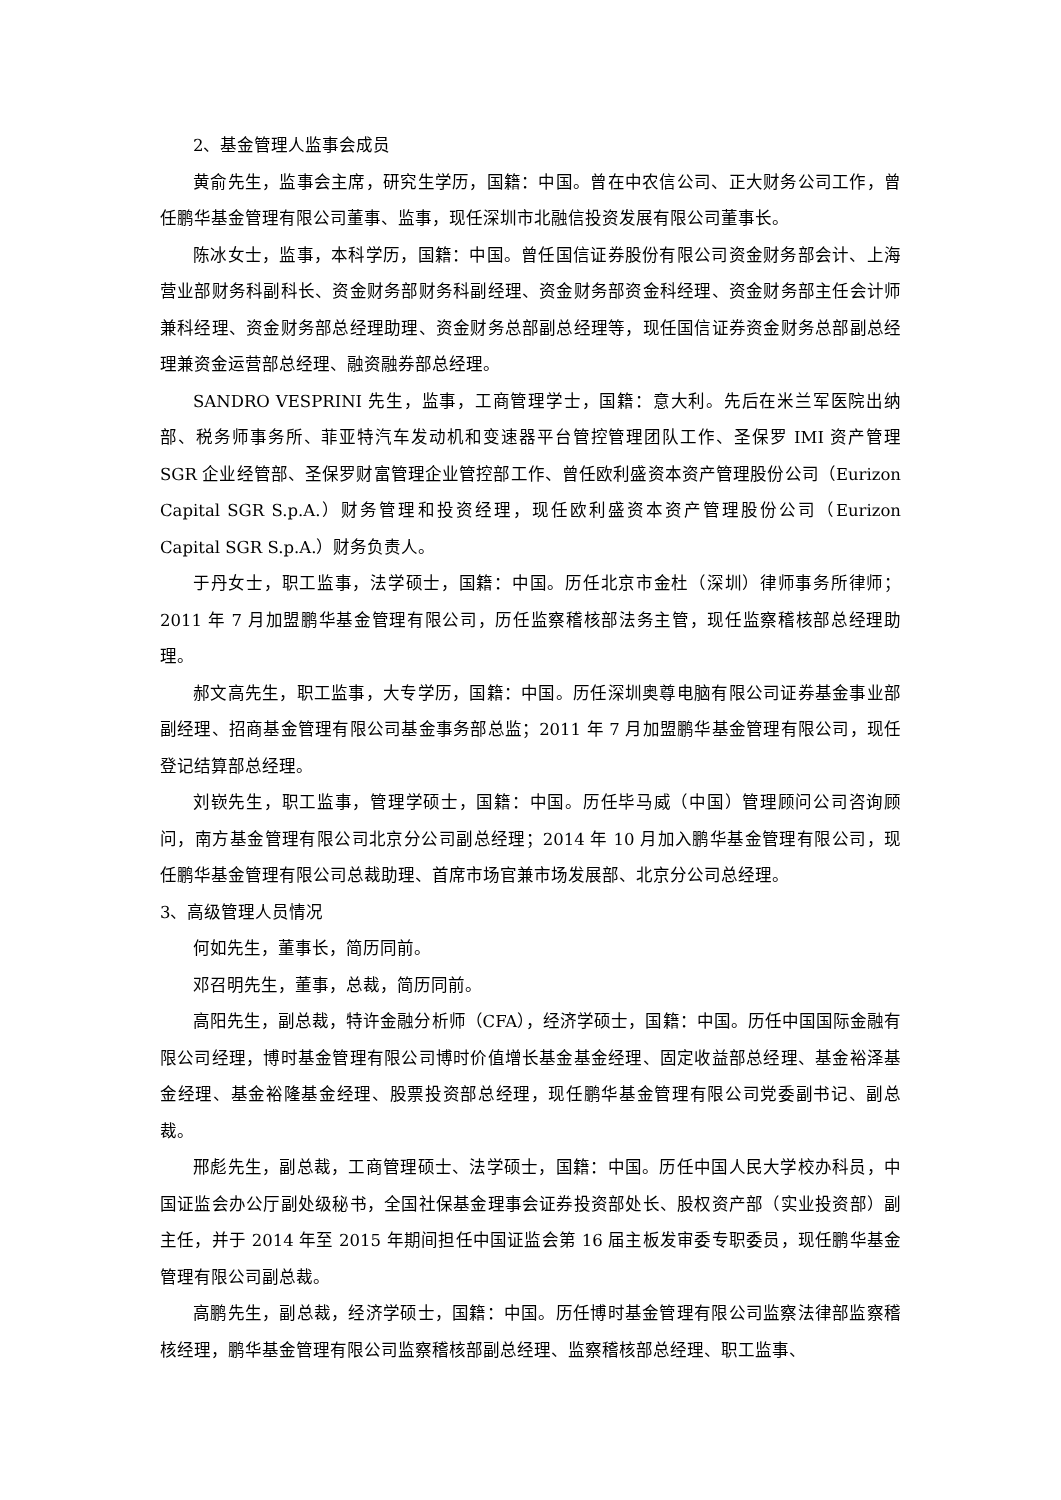2、基金管理人监事会成员
黄俞先生，监事会主席，研究生学历，国籍：中国。曾在中农信公司、正大财务公司工作，曾任鹏华基金管理有限公司董事、监事，现任深圳市北融信投资发展有限公司董事长。
陈冰女士，监事，本科学历，国籍：中国。曾任国信证券股份有限公司资金财务部会计、上海营业部财务科副科长、资金财务部财务科副经理、资金财务部资金科经理、资金财务部主任会计师兼科经理、资金财务部总经理助理、资金财务总部副总经理等，现任国信证券资金财务总部副总经理兼资金运营部总经理、融资融券部总经理。
SANDRO VESPRINI 先生，监事，工商管理学士，国籍：意大利。先后在米兰军医院出纳部、税务师事务所、菲亚特汽车发动机和变速器平台管控管理团队工作、圣保罗 IMI 资产管理 SGR 企业经管部、圣保罗财富管理企业管控部工作、曾任欧利盛资本资产管理股份公司（Eurizon Capital SGR S.p.A.）财务管理和投资经理，现任欧利盛资本资产管理股份公司（Eurizon Capital SGR S.p.A.）财务负责人。
于丹女士，职工监事，法学硕士，国籍：中国。历任北京市金杜（深圳）律师事务所律师；2011 年 7 月加盟鹏华基金管理有限公司，历任监察稽核部法务主管，现任监察稽核部总经理助理。
郝文高先生，职工监事，大专学历，国籍：中国。历任深圳奥尊电脑有限公司证券基金事业部副经理、招商基金管理有限公司基金事务部总监；2011 年 7 月加盟鹏华基金管理有限公司，现任登记结算部总经理。
刘嵚先生，职工监事，管理学硕士，国籍：中国。历任毕马威（中国）管理顾问公司咨询顾问，南方基金管理有限公司北京分公司副总经理；2014 年 10 月加入鹏华基金管理有限公司，现任鹏华基金管理有限公司总裁助理、首席市场官兼市场发展部、北京分公司总经理。
3、高级管理人员情况
何如先生，董事长，简历同前。
邓召明先生，董事，总裁，简历同前。
高阳先生，副总裁，特许金融分析师（CFA），经济学硕士，国籍：中国。历任中国国际金融有限公司经理，博时基金管理有限公司博时价值增长基金基金经理、固定收益部总经理、基金裕泽基金经理、基金裕隆基金经理、股票投资部总经理，现任鹏华基金管理有限公司党委副书记、副总裁。
邢彪先生，副总裁，工商管理硕士、法学硕士，国籍：中国。历任中国人民大学校办科员，中国证监会办公厅副处级秘书，全国社保基金理事会证券投资部处长、股权资产部（实业投资部）副主任，并于 2014 年至 2015 年期间担任中国证监会第 16 届主板发审委专职委员，现任鹏华基金管理有限公司副总裁。
高鹏先生，副总裁，经济学硕士，国籍：中国。历任博时基金管理有限公司监察法律部监察稽核经理，鹏华基金管理有限公司监察稽核部副总经理、监察稽核部总经理、职工监事、